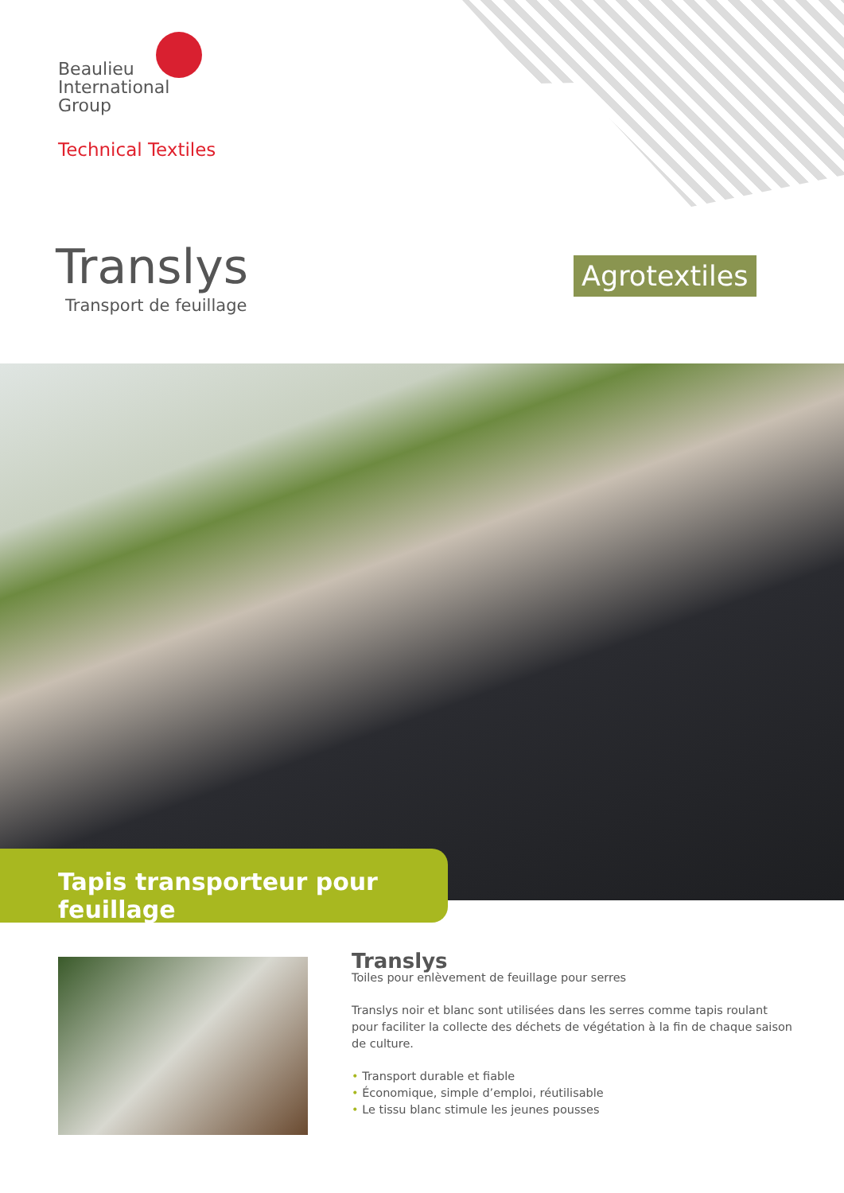Beaulieu
International
Group
Technical Textiles
Translys
Transport de feuillage
Agrotextiles
Tapis transporteur pour feuillage
Translys
Toiles pour enlèvement de feuillage pour serres
Translys noir et blanc sont utilisées dans les serres comme tapis roulant pour faciliter la collecte des déchets de végétation à la fin de chaque saison de culture.
• Transport durable et fiable
• Économique, simple d’emploi, réutilisable
• Le tissu blanc stimule les jeunes pousses